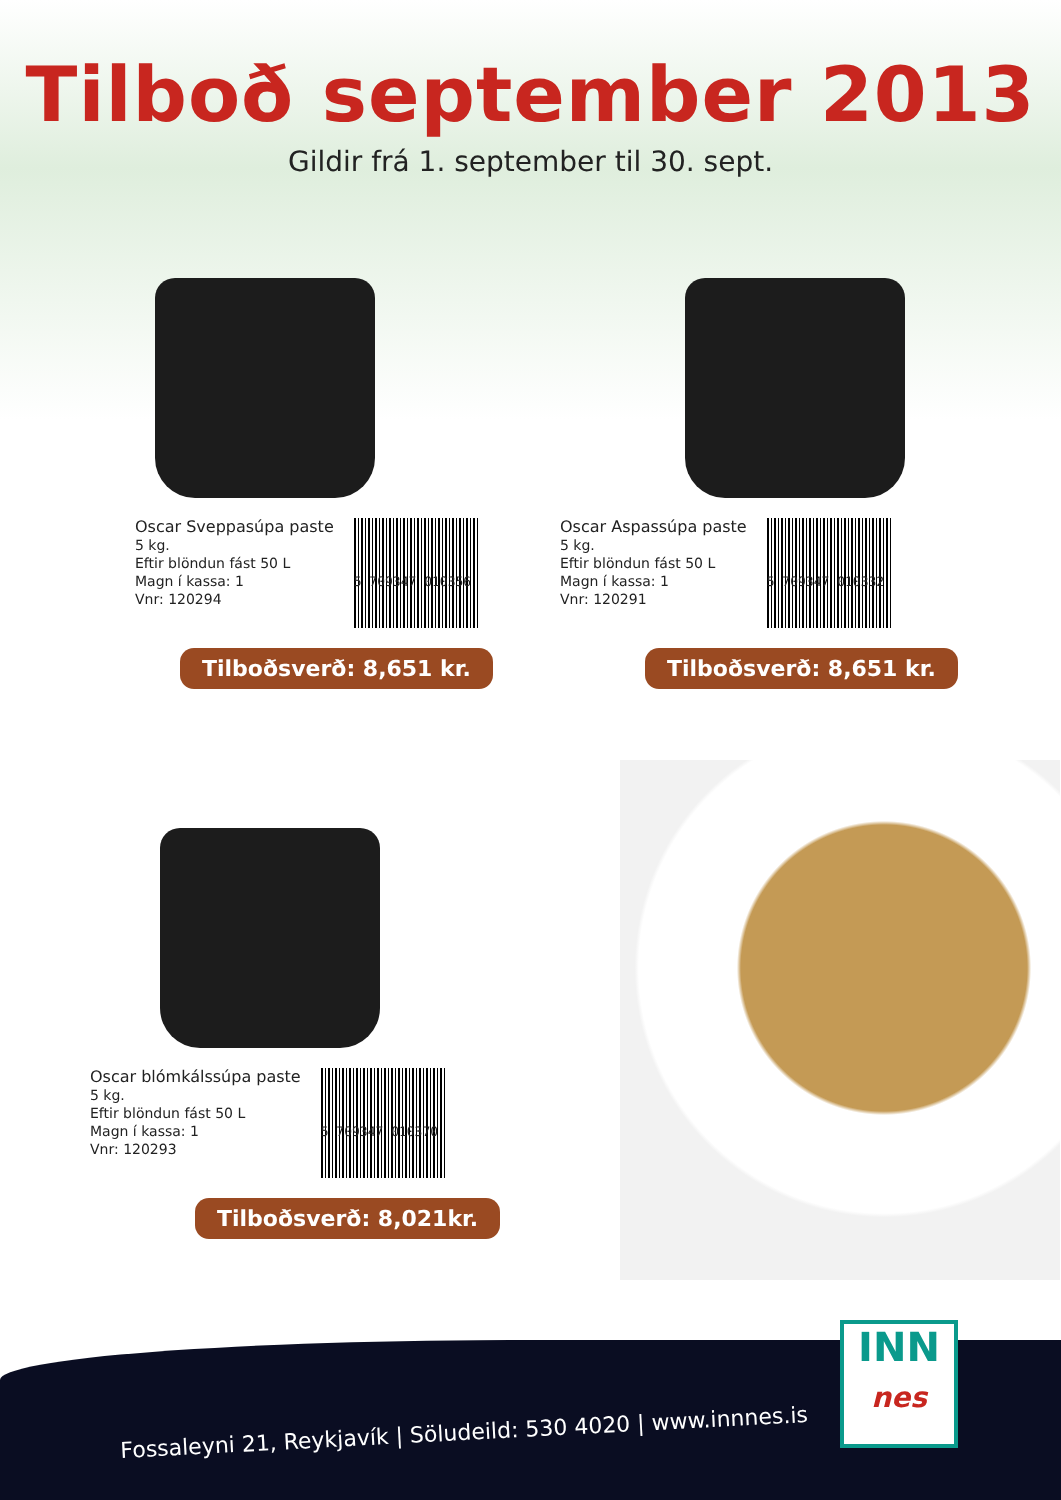Tilboð september 2013
Gildir frá 1. september til 30. sept.
Oscar Sveppasúpa paste
5 kg.
Eftir blöndun fást 50 L
Magn í kassa: 1
Vnr: 120294
5 709347 010356
Tilboðsverð: 8,651 kr.
Oscar Aspassúpa paste
5 kg.
Eftir blöndun fást 50 L
Magn í kassa: 1
Vnr: 120291
5 709347 010332
Tilboðsverð: 8,651 kr.
Oscar blómkálssúpa paste
5 kg.
Eftir blöndun fást 50 L
Magn í kassa: 1
Vnr: 120293
5 709347 010370
Tilboðsverð: 8,021kr.
Fossaleyni 21, Reykjavík | Söludeild: 530 4020 | www.innnes.is
INN
nes